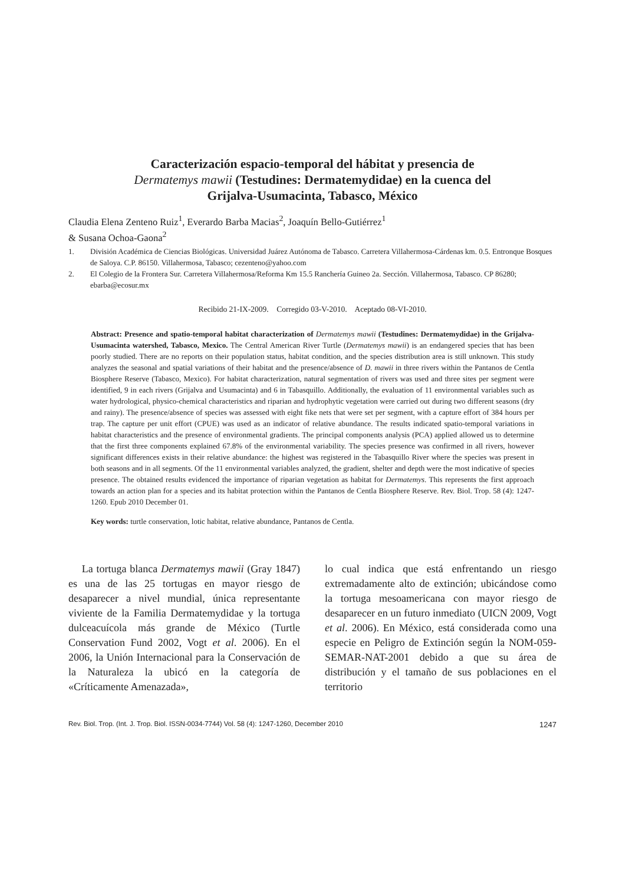Caracterización espacio-temporal del hábitat y presencia de
Dermatemys mawii (Testudines: Dermatemydidae) en la cuenca del
Grijalva-Usumacinta, Tabasco, México
Claudia Elena Zenteno Ruiz<sup>1</sup>, Everardo Barba Macias<sup>2</sup>, Joaquín Bello-Gutiérrez<sup>1</sup>
& Susana Ochoa-Gaona<sup>2</sup>
1. División Académica de Ciencias Biológicas. Universidad Juárez Autónoma de Tabasco. Carretera Villahermosa-Cárdenas km. 0.5. Entronque Bosques de Saloya. C.P. 86150. Villahermosa, Tabasco; cezenteno@yahoo.com
2. El Colegio de la Frontera Sur. Carretera Villahermosa/Reforma Km 15.5 Ranchería Guineo 2a. Sección. Villahermosa, Tabasco. CP 86280; ebarba@ecosur.mx
Recibido 21-IX-2009. Corregido 03-V-2010. Aceptado 08-VI-2010.
Abstract: Presence and spatio-temporal habitat characterization of Dermatemys mawii (Testudines: Dermatemydidae) in the Grijalva-Usumacinta watershed, Tabasco, Mexico. The Central American River Turtle (Dermatemys mawii) is an endangered species that has been poorly studied. There are no reports on their population status, habitat condition, and the species distribution area is still unknown. This study analyzes the seasonal and spatial variations of their habitat and the presence/absence of D. mawii in three rivers within the Pantanos de Centla Biosphere Reserve (Tabasco, Mexico). For habitat characterization, natural segmentation of rivers was used and three sites per segment were identified, 9 in each rivers (Grijalva and Usumacinta) and 6 in Tabasquillo. Additionally, the evaluation of 11 environmental variables such as water hydrological, physico-chemical characteristics and riparian and hydrophytic vegetation were carried out during two different seasons (dry and rainy). The presence/absence of species was assessed with eight fike nets that were set per segment, with a capture effort of 384 hours per trap. The capture per unit effort (CPUE) was used as an indicator of relative abundance. The results indicated spatio-temporal variations in habitat characteristics and the presence of environmental gradients. The principal components analysis (PCA) applied allowed us to determine that the first three components explained 67.8% of the environmental variability. The species presence was confirmed in all rivers, however significant differences exists in their relative abundance: the highest was registered in the Tabasquillo River where the species was present in both seasons and in all segments. Of the 11 environmental variables analyzed, the gradient, shelter and depth were the most indicative of species presence. The obtained results evidenced the importance of riparian vegetation as habitat for Dermatemys. This represents the first approach towards an action plan for a species and its habitat protection within the Pantanos de Centla Biosphere Reserve. Rev. Biol. Trop. 58 (4): 1247-1260. Epub 2010 December 01.
Key words: turtle conservation, lotic habitat, relative abundance, Pantanos de Centla.
La tortuga blanca Dermatemys mawii (Gray 1847) es una de las 25 tortugas en mayor riesgo de desaparecer a nivel mundial, única representante viviente de la Familia Dermatemydidae y la tortuga dulceacuícola más grande de México (Turtle Conservation Fund 2002, Vogt et al. 2006). En el 2006, la Unión Internacional para la Conservación de la Naturaleza la ubicó en la categoría de «Críticamente Amenazada»,
lo cual indica que está enfrentando un riesgo extremadamente alto de extinción; ubicándose como la tortuga mesoamericana con mayor riesgo de desaparecer en un futuro inmediato (UICN 2009, Vogt et al. 2006). En México, está considerada como una especie en Peligro de Extinción según la NOM-059-SEMAR-NAT-2001 debido a que su área de distribución y el tamaño de sus poblaciones en el territorio
Rev. Biol. Trop. (Int. J. Trop. Biol. ISSN-0034-7744) Vol. 58 (4): 1247-1260, December 2010 1247